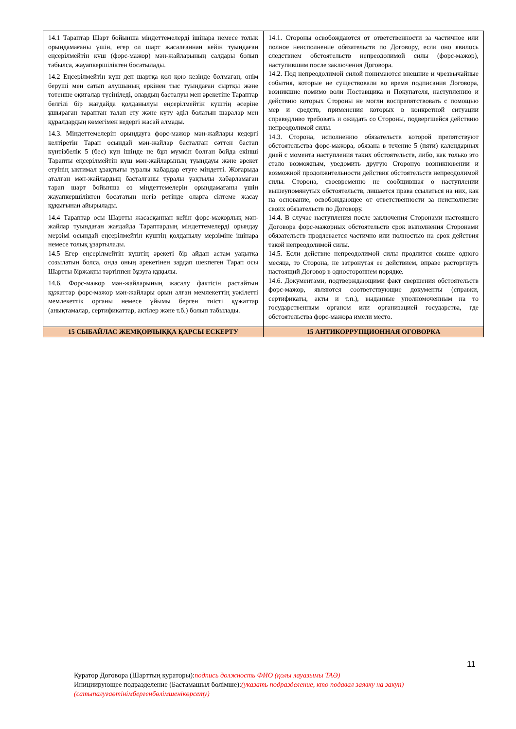| 14.1 Тараптар Шарт бойынша міндеттемелерді ішінара немесе толық орындамағаны үшін, егер ол шарт жасалғаннан кейін туындаған еңсерілмейтін күш (форс-мажор) мән-жайларының салдары болып табылса, жауапкершіліктен босатылады. 14.2 Еңсерілмейтін күш деп шартқа қол қою кезінде болмаған, өнім беруші мен сатып алушының еркінен тыс туындаған сыртқы және төтенше оқиғалар түсініледі, олардың басталуы мен әрекетіне Тараптар белгілі бір жағдайда қолданылуы еңсерілмейтін күштің әсеріне ұшыраған тараптан талап ету және күту әділ болатын шаралар мен құралдардың көмегімен кедергі жасай алмады. 14.3. Міндеттемелерін орындауға форс-мажор мән-жайлары кедергі келтіретін Тарап осындай мән-жайлар басталған сәттен бастап күнтізбелік 5 (бес) күн ішінде не бұл мүмкін болған бойда екінші Тарапты еңсерілмейтін күш мән-жайларының туындауы және әрекет етуінің ықтимал ұзақтығы туралы хабардар етуге міндетті. Жоғарыда аталған мән-жайлардың басталғаны туралы уақтылы хабарламаған тарап шарт бойынша өз міндеттемелерін орындамағаны үшін жауапкершіліктен босататын негіз ретінде оларға сілтеме жасау құқығынан айырылады. 14.4 Тараптар осы Шартты жасасқаннан кейін форс-мажорлық мән-жайлар туындаған жағдайда Тараптардың міндеттемелерді орындау мерзімі осындай еңсерілмейтін күштің қолданылу мерзіміне ішінара немесе толық ұзартылады. 14.5 Егер еңсерілмейтін күштің әрекеті бір айдан астам уақытқа созылатын болса, онда оның әрекетінен зардап шекпеген Тарап осы Шартты біржақты тәртіппен бұзуға құқылы. 14.6. Форс-мажор мән-жайларының жасалу фактісін растайтын құжаттар форс-мажор мән-жайлары орын алған мемлекеттің уәкілетті мемлекеттік органы немесе ұйымы берген тиісті құжаттар (анықтамалар, сертификаттар, актілер және т.б.) болып табылады. | 14.1. Стороны освобождаются от ответственности за частичное или полное неисполнение обязательств по Договору, если оно явилось следствием обстоятельств непреодолимой силы (форс-мажор), наступившим после заключения Договора. 14.2. Под непреодолимой силой понимаются внешние и чрезвычайные события, которые не существовали во время подписания Договора, возникшие помимо воли Поставщика и Покупателя, наступлению и действию которых Стороны не могли воспрепятствовать с помощью мер и средств, применения которых в конкретной ситуации справедливо требовать и ожидать со Стороны, подвергшейся действию непреодолимой силы. 14.3. Сторона, исполнению обязательств которой препятствуют обстоятельства форс-мажора, обязана в течение 5 (пяти) календарных дней с момента наступления таких обстоятельств, либо, как только это стало возможным, уведомить другую Сторонуо возникновении и возможной продолжительности действия обстоятельств непреодолимой силы. Сторона, своевременно не сообщившая о наступлении вышеупомянутых обстоятельств, лишается права ссылаться на них, как на основание, освобождающее от ответственности за неисполнение своих обязательств по Договору. 14.4. В случае наступления после заключения Сторонами настоящего Договора форс-мажорных обстоятельств срок выполнения Сторонами обязательств продлевается частично или полностью на срок действия такой непреодолимой силы. 14.5. Если действие непреодолимой силы продлится свыше одного месяца, то Сторона, не затронутая ее действием, вправе расторгнуть настоящий Договор в одностороннем порядке. 14.6. Документами, подтверждающими факт свершения обстоятельств форс-мажор, являются соответствующие документы (справки, сертификаты, акты и т.п.), выданные уполномоченным на то государственным органом или организацией государства, где обстоятельства форс-мажора имели место. |
| 15 СЫБАЙЛАС ЖЕМҚОРЛЫҚҚА ҚАРСЫ ЕСКЕРТУ | 15 АНТИКОРРУПЦИОННАЯ ОГОВОРКА |
11
Куратор Договора (Шарттың кураторы):подпись должность ФИО (қолы лауазымы ТАӘ)
Инициирующее подразделение (Бастамашыл бөлімше):(указать подразделение, кто подавал заявку на закуп)
(сатыпалуғаөтінімбергенбөлімшенікөрсету)